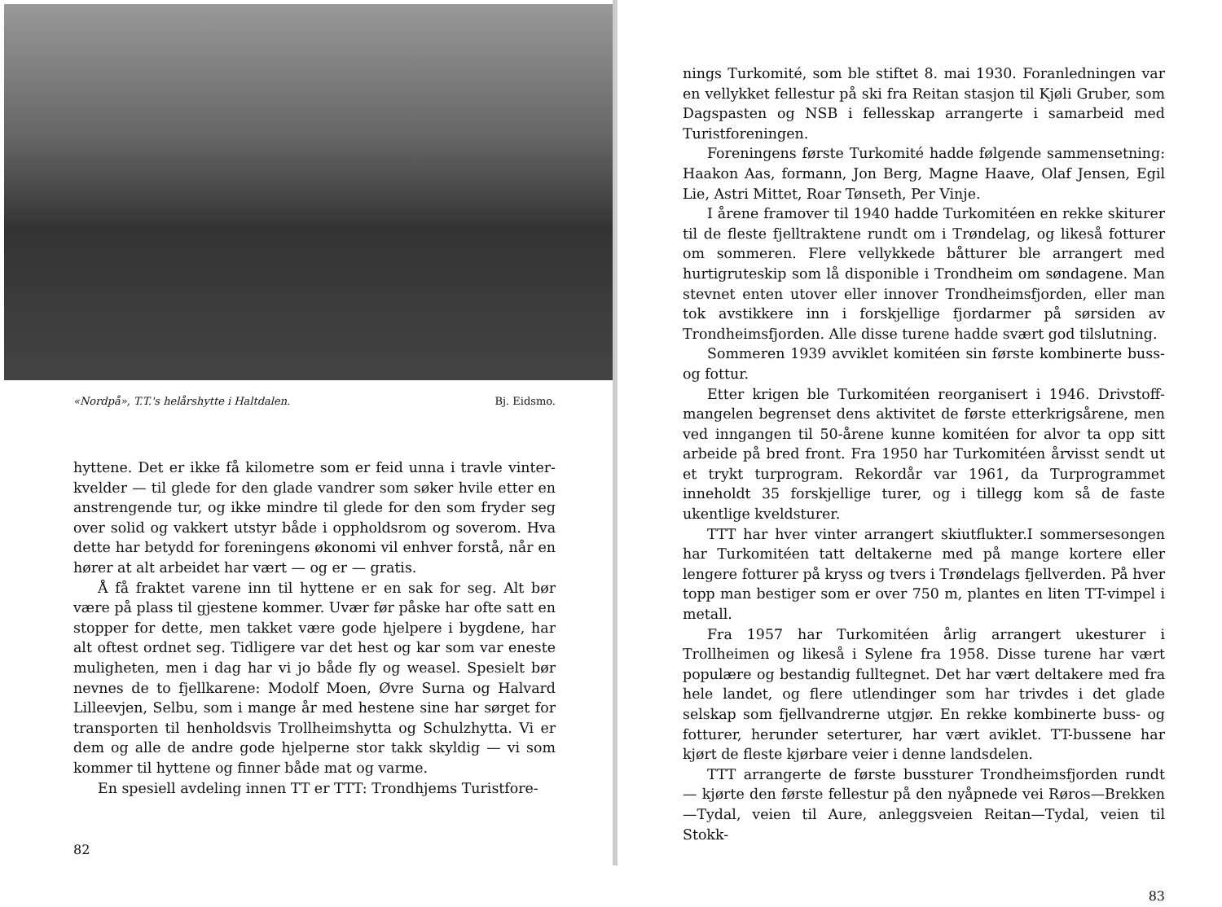«Nordpå», T.T.'s helårshytte i Haltdalen. Bj. Eidsmo.
hyttene. Det er ikke få kilometre som er feid unna i travle vinter­kvelder — til glede for den glade vandrer som søker hvile etter en anstrengende tur, og ikke mindre til glede for den som fryder seg over solid og vakkert utstyr både i oppholdsrom og soverom. Hva dette har betydd for foreningens økonomi vil enhver forstå, når en hører at alt arbeidet har vært — og er — gratis.
Å få fraktet varene inn til hyttene er en sak for seg. Alt bør være på plass til gjestene kommer. Uvær før påske har ofte satt en stopper for dette, men takket være gode hjelpere i bygdene, har alt oftest ordnet seg. Tidligere var det hest og kar som var eneste muligheten, men i dag har vi jo både fly og weasel. Spesielt bør nevnes de to fjellkarene: Modolf Moen, Øvre Surna og Halvard Lilleevjen, Selbu, som i mange år med hestene sine har sørget for transporten til henholdsvis Trollheimshytta og Schulzhytta. Vi er dem og alle de andre gode hjelperne stor takk skyldig — vi som kommer til hyttene og finner både mat og varme.
En spesiell avdeling innen TT er TTT: Trondhjems Turistfore-
82
nings Turkomité, som ble stiftet 8. mai 1930. Foranledningen var en vellykket fellestur på ski fra Reitan stasjon til Kjøli Gruber, som Dagspasten og NSB i fellesskap arrangerte i samarbeid med Turistforeningen.
Foreningens første Turkomité hadde følgende sammensetning: Haakon Aas, formann, Jon Berg, Magne Haave, Olaf Jensen, Egil Lie, Astri Mittet, Roar Tønseth, Per Vinje.
I årene framover til 1940 hadde Turkomitéen en rekke skiturer til de fleste fjelltraktene rundt om i Trøndelag, og likeså fotturer om sommeren. Flere vellykkede båtturer ble arrangert med hurtig­ruteskip som lå disponible i Trondheim om søndagene. Man stevnet enten utover eller innover Trondheimsfjorden, eller man tok avstik­kere inn i forskjellige fjordarmer på sørsiden av Trondheimsfjorden. Alle disse turene hadde svært god tilslutning.
Sommeren 1939 avviklet komitéen sin første kombinerte buss- og fottur.
Etter krigen ble Turkomitéen reorganisert i 1946. Drivstoff­mangelen begrenset dens aktivitet de første etterkrigsårene, men ved inngangen til 50-årene kunne komitéen for alvor ta opp sitt arbeide på bred front. Fra 1950 har Turkomitéen årvisst sendt ut et trykt turprogram. Rekordår var 1961, da Turprogrammet inneholdt 35 forskjellige turer, og i tillegg kom så de faste ukentlige kveldsturer.
TTT har hver vinter arrangert skiutflukter.I sommersesongen har Turkomitéen tatt deltakerne med på mange kortere eller lengere fotturer på kryss og tvers i Trøndelags fjellverden. På hver topp man bestiger som er over 750 m, plantes en liten TT-vimpel i metall.
Fra 1957 har Turkomitéen årlig arrangert ukesturer i Trollheimen og likeså i Sylene fra 1958. Disse turene har vært populære og bestandig fulltegnet. Det har vært deltakere med fra hele landet, og flere utlendinger som har trivdes i det glade selskap som fjellvan­drerne utgjør. En rekke kombinerte buss- og fotturer, herunder seterturer, har vært aviklet. TT-bussene har kjørt de fleste kjørbare veier i denne landsdelen.
TTT arrangerte de første bussturer Trondheimsfjorden rundt — kjørte den første fellestur på den nyåpnede vei Røros—Brekken—Tydal, veien til Aure, anleggsveien Reitan—Tydal, veien til Stokk-
83